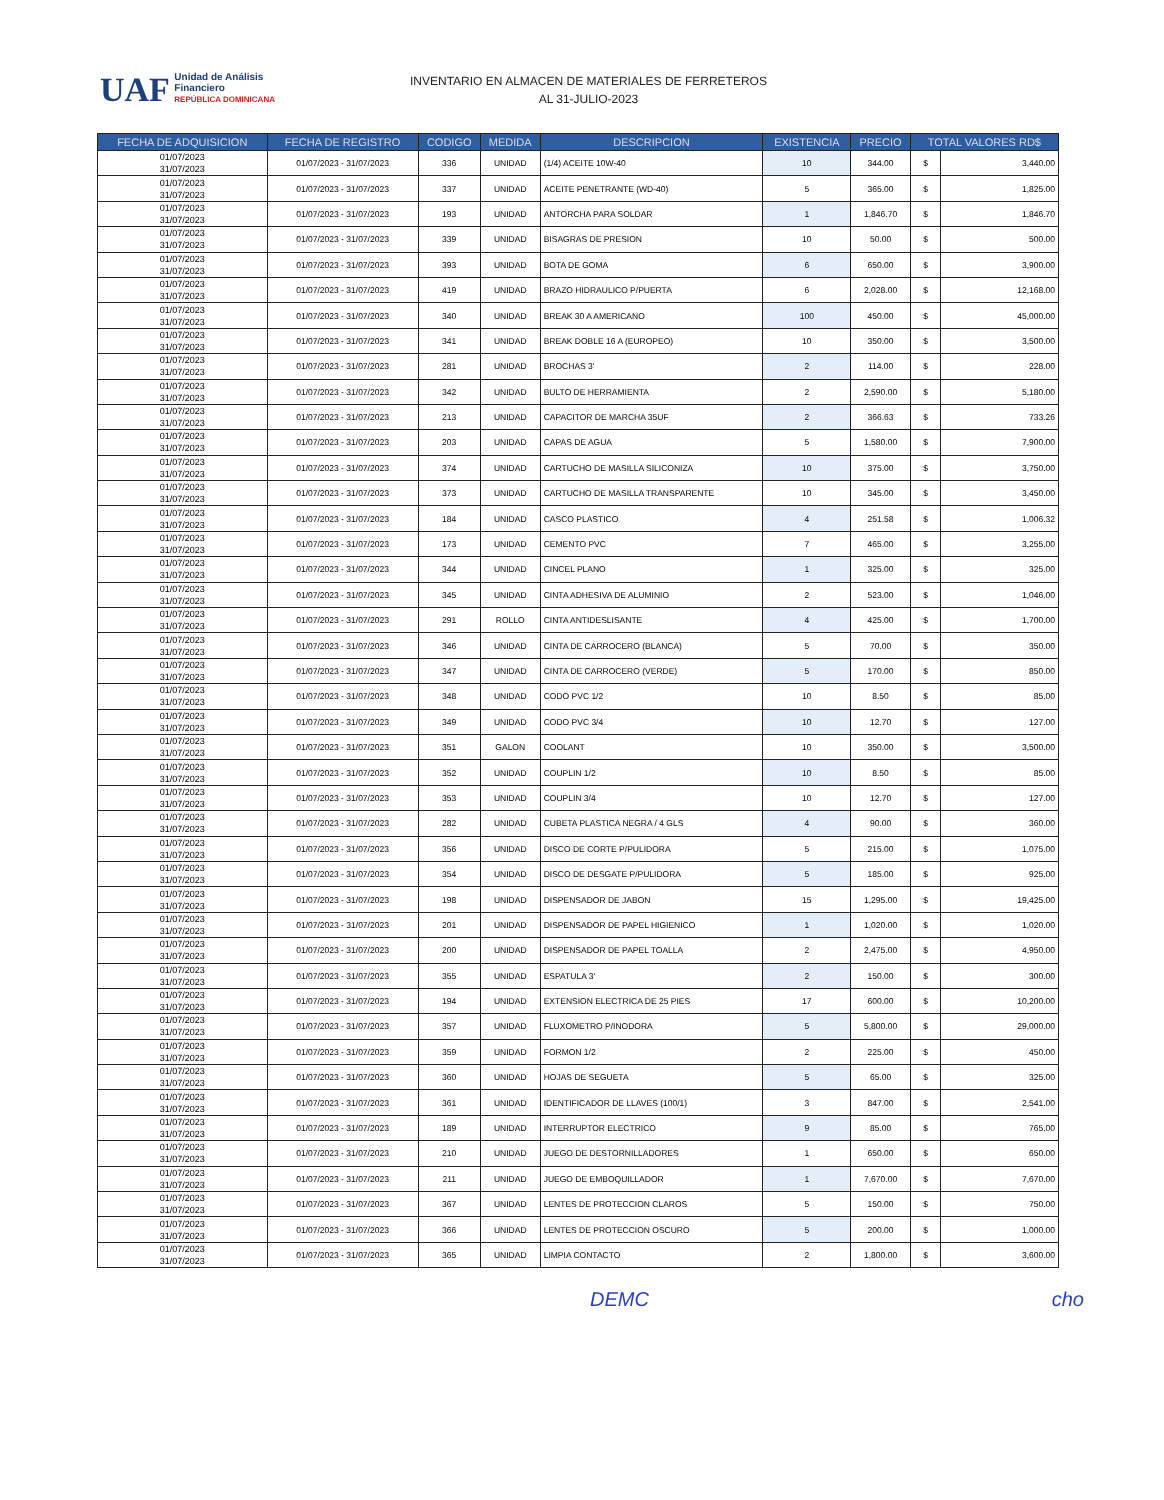UAF Unidad de Análisis
Financiero
REPÚBLICA DOMINICANA
INVENTARIO EN ALMACEN DE MATERIALES DE FERRETEROS
AL 31-JULIO-2023
| FECHA DE ADQUISICION | FECHA DE REGISTRO | CODIGO | MEDIDA | DESCRIPCION | EXISTENCIA | PRECIO | TOTAL VALORES RD$ | |
| --- | --- | --- | --- | --- | --- | --- | --- | --- |
| 01/07/2023 31/07/2023 | 01/07/2023 - 31/07/2023 | 336 | UNIDAD | (1/4) ACEITE 10W-40 | 10 | 344.00 | $ | 3,440.00 |
| 01/07/2023 31/07/2023 | 01/07/2023 - 31/07/2023 | 337 | UNIDAD | ACEITE PENETRANTE (WD-40) | 5 | 365.00 | $ | 1,825.00 |
| 01/07/2023 31/07/2023 | 01/07/2023 - 31/07/2023 | 193 | UNIDAD | ANTORCHA PARA SOLDAR | 1 | 1,846.70 | $ | 1,846.70 |
| 01/07/2023 31/07/2023 | 01/07/2023 - 31/07/2023 | 339 | UNIDAD | BISAGRAS DE PRESION | 10 | 50.00 | $ | 500.00 |
| 01/07/2023 31/07/2023 | 01/07/2023 - 31/07/2023 | 393 | UNIDAD | BOTA DE GOMA | 6 | 650.00 | $ | 3,900.00 |
| 01/07/2023 31/07/2023 | 01/07/2023 - 31/07/2023 | 419 | UNIDAD | BRAZO HIDRAULICO P/PUERTA | 6 | 2,028.00 | $ | 12,168.00 |
| 01/07/2023 31/07/2023 | 01/07/2023 - 31/07/2023 | 340 | UNIDAD | BREAK 30 A AMERICANO | 100 | 450.00 | $ | 45,000.00 |
| 01/07/2023 31/07/2023 | 01/07/2023 - 31/07/2023 | 341 | UNIDAD | BREAK DOBLE 16 A (EUROPEO) | 10 | 350.00 | $ | 3,500.00 |
| 01/07/2023 31/07/2023 | 01/07/2023 - 31/07/2023 | 281 | UNIDAD | BROCHAS 3' | 2 | 114.00 | $ | 228.00 |
| 01/07/2023 31/07/2023 | 01/07/2023 - 31/07/2023 | 342 | UNIDAD | BULTO DE HERRAMIENTA | 2 | 2,590.00 | $ | 5,180.00 |
| 01/07/2023 31/07/2023 | 01/07/2023 - 31/07/2023 | 213 | UNIDAD | CAPACITOR DE MARCHA 35UF | 2 | 366.63 | $ | 733.26 |
| 01/07/2023 31/07/2023 | 01/07/2023 - 31/07/2023 | 203 | UNIDAD | CAPAS DE AGUA | 5 | 1,580.00 | $ | 7,900.00 |
| 01/07/2023 31/07/2023 | 01/07/2023 - 31/07/2023 | 374 | UNIDAD | CARTUCHO DE MASILLA SILICONIZA | 10 | 375.00 | $ | 3,750.00 |
| 01/07/2023 31/07/2023 | 01/07/2023 - 31/07/2023 | 373 | UNIDAD | CARTUCHO DE MASILLA TRANSPARENTE | 10 | 345.00 | $ | 3,450.00 |
| 01/07/2023 31/07/2023 | 01/07/2023 - 31/07/2023 | 184 | UNIDAD | CASCO PLASTICO | 4 | 251.58 | $ | 1,006.32 |
| 01/07/2023 31/07/2023 | 01/07/2023 - 31/07/2023 | 173 | UNIDAD | CEMENTO PVC | 7 | 465.00 | $ | 3,255.00 |
| 01/07/2023 31/07/2023 | 01/07/2023 - 31/07/2023 | 344 | UNIDAD | CINCEL PLANO | 1 | 325.00 | $ | 325.00 |
| 01/07/2023 31/07/2023 | 01/07/2023 - 31/07/2023 | 345 | UNIDAD | CINTA ADHESIVA DE ALUMINIO | 2 | 523.00 | $ | 1,046.00 |
| 01/07/2023 31/07/2023 | 01/07/2023 - 31/07/2023 | 291 | ROLLO | CINTA ANTIDESLISANTE | 4 | 425.00 | $ | 1,700.00 |
| 01/07/2023 31/07/2023 | 01/07/2023 - 31/07/2023 | 346 | UNIDAD | CINTA DE CARROCERO (BLANCA) | 5 | 70.00 | $ | 350.00 |
| 01/07/2023 31/07/2023 | 01/07/2023 - 31/07/2023 | 347 | UNIDAD | CINTA DE CARROCERO (VERDE) | 5 | 170.00 | $ | 850.00 |
| 01/07/2023 31/07/2023 | 01/07/2023 - 31/07/2023 | 348 | UNIDAD | CODO PVC 1/2 | 10 | 8.50 | $ | 85.00 |
| 01/07/2023 31/07/2023 | 01/07/2023 - 31/07/2023 | 349 | UNIDAD | CODO PVC 3/4 | 10 | 12.70 | $ | 127.00 |
| 01/07/2023 31/07/2023 | 01/07/2023 - 31/07/2023 | 351 | GALON | COOLANT | 10 | 350.00 | $ | 3,500.00 |
| 01/07/2023 31/07/2023 | 01/07/2023 - 31/07/2023 | 352 | UNIDAD | COUPLIN 1/2 | 10 | 8.50 | $ | 85.00 |
| 01/07/2023 31/07/2023 | 01/07/2023 - 31/07/2023 | 353 | UNIDAD | COUPLIN 3/4 | 10 | 12.70 | $ | 127.00 |
| 01/07/2023 31/07/2023 | 01/07/2023 - 31/07/2023 | 282 | UNIDAD | CUBETA PLASTICA NEGRA / 4 GLS | 4 | 90.00 | $ | 360.00 |
| 01/07/2023 31/07/2023 | 01/07/2023 - 31/07/2023 | 356 | UNIDAD | DISCO DE CORTE P/PULIDORA | 5 | 215.00 | $ | 1,075.00 |
| 01/07/2023 31/07/2023 | 01/07/2023 - 31/07/2023 | 354 | UNIDAD | DISCO DE DESGATE P/PULIDORA | 5 | 185.00 | $ | 925.00 |
| 01/07/2023 31/07/2023 | 01/07/2023 - 31/07/2023 | 198 | UNIDAD | DISPENSADOR DE JABON | 15 | 1,295.00 | $ | 19,425.00 |
| 01/07/2023 31/07/2023 | 01/07/2023 - 31/07/2023 | 201 | UNIDAD | DISPENSADOR DE PAPEL HIGIENICO | 1 | 1,020.00 | $ | 1,020.00 |
| 01/07/2023 31/07/2023 | 01/07/2023 - 31/07/2023 | 200 | UNIDAD | DISPENSADOR DE PAPEL TOALLA | 2 | 2,475.00 | $ | 4,950.00 |
| 01/07/2023 31/07/2023 | 01/07/2023 - 31/07/2023 | 355 | UNIDAD | ESPATULA 3' | 2 | 150.00 | $ | 300.00 |
| 01/07/2023 31/07/2023 | 01/07/2023 - 31/07/2023 | 194 | UNIDAD | EXTENSION ELECTRICA DE 25 PIES | 17 | 600.00 | $ | 10,200.00 |
| 01/07/2023 31/07/2023 | 01/07/2023 - 31/07/2023 | 357 | UNIDAD | FLUXOMETRO P/INODORA | 5 | 5,800.00 | $ | 29,000.00 |
| 01/07/2023 31/07/2023 | 01/07/2023 - 31/07/2023 | 359 | UNIDAD | FORMON 1/2 | 2 | 225.00 | $ | 450.00 |
| 01/07/2023 31/07/2023 | 01/07/2023 - 31/07/2023 | 360 | UNIDAD | HOJAS DE SEGUETA | 5 | 65.00 | $ | 325.00 |
| 01/07/2023 31/07/2023 | 01/07/2023 - 31/07/2023 | 361 | UNIDAD | IDENTIFICADOR DE LLAVES (100/1) | 3 | 847.00 | $ | 2,541.00 |
| 01/07/2023 31/07/2023 | 01/07/2023 - 31/07/2023 | 189 | UNIDAD | INTERRUPTOR ELECTRICO | 9 | 85.00 | $ | 765.00 |
| 01/07/2023 31/07/2023 | 01/07/2023 - 31/07/2023 | 210 | UNIDAD | JUEGO DE DESTORNILLADORES | 1 | 650.00 | $ | 650.00 |
| 01/07/2023 31/07/2023 | 01/07/2023 - 31/07/2023 | 211 | UNIDAD | JUEGO DE EMBOQUILLADOR | 1 | 7,670.00 | $ | 7,670.00 |
| 01/07/2023 31/07/2023 | 01/07/2023 - 31/07/2023 | 367 | UNIDAD | LENTES DE PROTECCION CLAROS | 5 | 150.00 | $ | 750.00 |
| 01/07/2023 31/07/2023 | 01/07/2023 - 31/07/2023 | 366 | UNIDAD | LENTES DE PROTECCION OSCURO | 5 | 200.00 | $ | 1,000.00 |
| 01/07/2023 31/07/2023 | 01/07/2023 - 31/07/2023 | 365 | UNIDAD | LIMPIA CONTACTO | 2 | 1,800.00 | $ | 3,600.00 |
DEMC cho